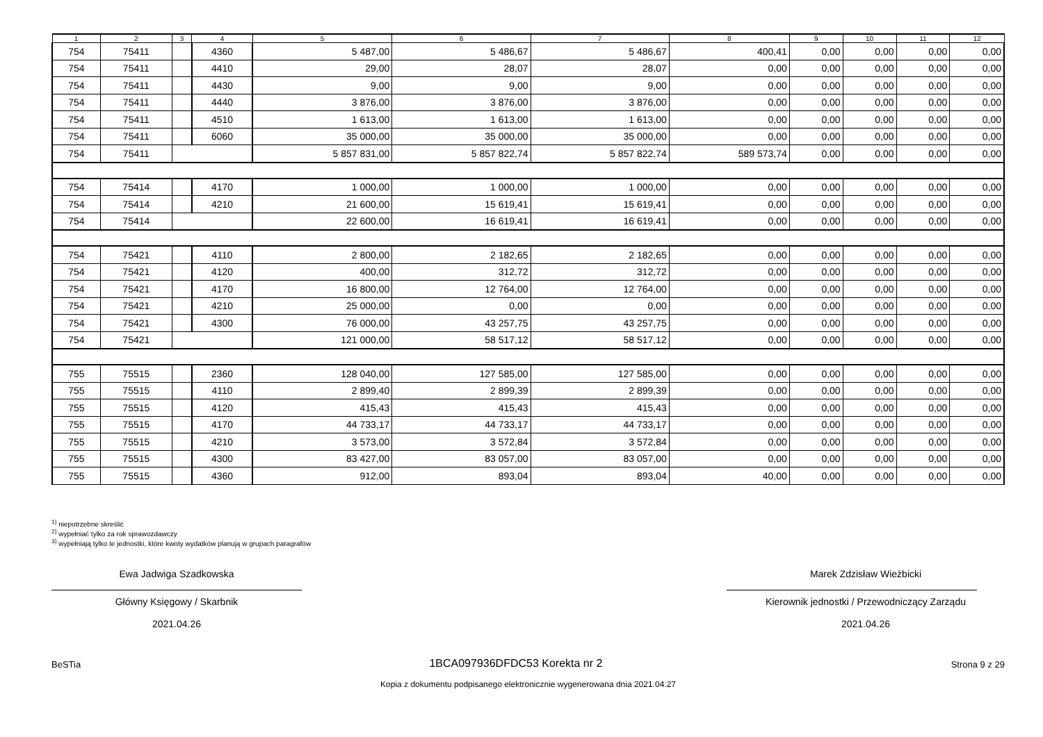| 1 | 2 | 3 | 4 | 5 | 6 | 7 | 8 | 9 | 10 | 11 | 12 |
| --- | --- | --- | --- | --- | --- | --- | --- | --- | --- | --- | --- |
| 754 | 75411 | | 4360 | 5 487,00 | 5 486,67 | 5 486,67 | 400,41 | 0,00 | 0,00 | 0,00 | 0,00 |
| 754 | 75411 | | 4410 | 29,00 | 28,07 | 28,07 | 0,00 | 0,00 | 0,00 | 0,00 | 0,00 |
| 754 | 75411 | | 4430 | 9,00 | 9,00 | 9,00 | 0,00 | 0,00 | 0,00 | 0,00 | 0,00 |
| 754 | 75411 | | 4440 | 3 876,00 | 3 876,00 | 3 876,00 | 0,00 | 0,00 | 0,00 | 0,00 | 0,00 |
| 754 | 75411 | | 4510 | 1 613,00 | 1 613,00 | 1 613,00 | 0,00 | 0,00 | 0,00 | 0,00 | 0,00 |
| 754 | 75411 | | 6060 | 35 000,00 | 35 000,00 | 35 000,00 | 0,00 | 0,00 | 0,00 | 0,00 | 0,00 |
| 754 | 75411 | | | 5 857 831,00 | 5 857 822,74 | 5 857 822,74 | 589 573,74 | 0,00 | 0,00 | 0,00 | 0,00 |
| 754 | 75414 | | 4170 | 1 000,00 | 1 000,00 | 1 000,00 | 0,00 | 0,00 | 0,00 | 0,00 | 0,00 |
| 754 | 75414 | | 4210 | 21 600,00 | 15 619,41 | 15 619,41 | 0,00 | 0,00 | 0,00 | 0,00 | 0,00 |
| 754 | 75414 | | | 22 600,00 | 16 619,41 | 16 619,41 | 0,00 | 0,00 | 0,00 | 0,00 | 0,00 |
| 754 | 75421 | | 4110 | 2 800,00 | 2 182,65 | 2 182,65 | 0,00 | 0,00 | 0,00 | 0,00 | 0,00 |
| 754 | 75421 | | 4120 | 400,00 | 312,72 | 312,72 | 0,00 | 0,00 | 0,00 | 0,00 | 0,00 |
| 754 | 75421 | | 4170 | 16 800,00 | 12 764,00 | 12 764,00 | 0,00 | 0,00 | 0,00 | 0,00 | 0,00 |
| 754 | 75421 | | 4210 | 25 000,00 | 0,00 | 0,00 | 0,00 | 0,00 | 0,00 | 0,00 | 0,00 |
| 754 | 75421 | | 4300 | 76 000,00 | 43 257,75 | 43 257,75 | 0,00 | 0,00 | 0,00 | 0,00 | 0,00 |
| 754 | 75421 | | | 121 000,00 | 58 517,12 | 58 517,12 | 0,00 | 0,00 | 0,00 | 0,00 | 0,00 |
| 755 | 75515 | | 2360 | 128 040,00 | 127 585,00 | 127 585,00 | 0,00 | 0,00 | 0,00 | 0,00 | 0,00 |
| 755 | 75515 | | 4110 | 2 899,40 | 2 899,39 | 2 899,39 | 0,00 | 0,00 | 0,00 | 0,00 | 0,00 |
| 755 | 75515 | | 4120 | 415,43 | 415,43 | 415,43 | 0,00 | 0,00 | 0,00 | 0,00 | 0,00 |
| 755 | 75515 | | 4170 | 44 733,17 | 44 733,17 | 44 733,17 | 0,00 | 0,00 | 0,00 | 0,00 | 0,00 |
| 755 | 75515 | | 4210 | 3 573,00 | 3 572,84 | 3 572,84 | 0,00 | 0,00 | 0,00 | 0,00 | 0,00 |
| 755 | 75515 | | 4300 | 83 427,00 | 83 057,00 | 83 057,00 | 0,00 | 0,00 | 0,00 | 0,00 | 0,00 |
| 755 | 75515 | | 4360 | 912,00 | 893,04 | 893,04 | 40,00 | 0,00 | 0,00 | 0,00 | 0,00 |
<sup>1)</sup> niepotrzebne skreślić
<sup>2)</sup> wypełniać tylko za rok sprawozdawczy
<sup>3)</sup> wypełniają tylko te jednostki, które kwoty wydatków planują w grupach paragrafów
Ewa Jadwiga Szadkowska
Główny Księgowy / Skarbnik
2021.04.26
Marek Zdzisław Wieżbicki
Kierownik jednostki / Przewodniczący Zarządu
2021.04.26
BeSTia 1BCA097936DFDC53 Korekta nr 2 Strona 9 z 29
Kopia z dokumentu podpisanego elektronicznie wygenerowana dnia 2021.04.27